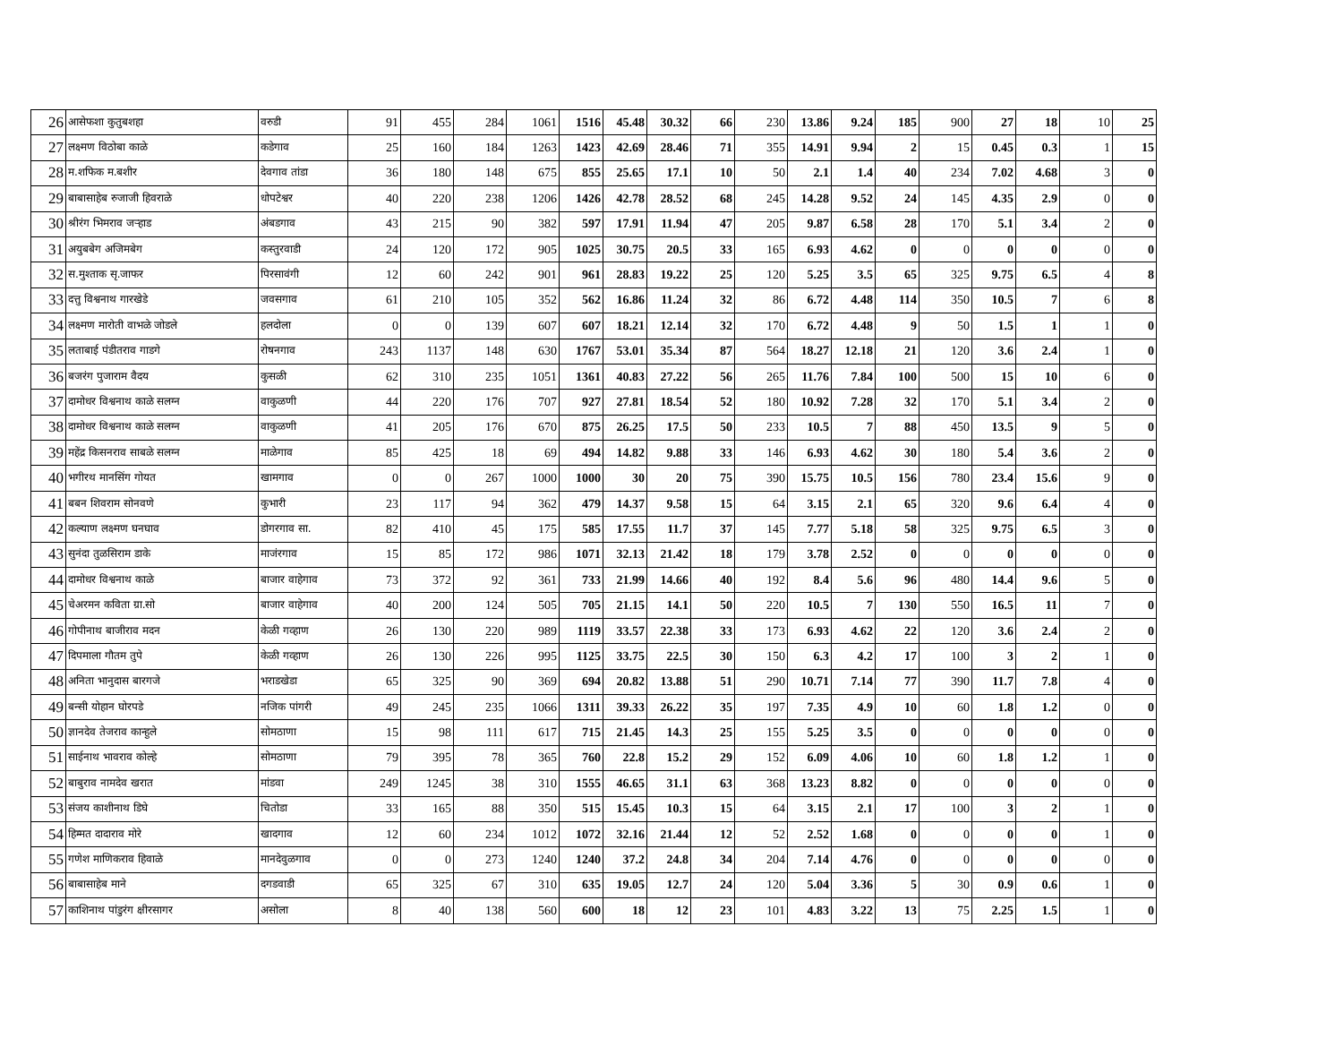| 26 | आसेफशा कुतुबशहा | वरुडी | 91 | 455 | 284 | 1061 | 1516 | 45.48 | 30.32 | 66 | 230 | 13.86 | 9.24 | 185 | 900 | 27 | 18 | 10 | 25 |
| 27 | लक्ष्मण विठोबा काळे | कडेगाव | 25 | 160 | 184 | 1263 | 1423 | 42.69 | 28.46 | 71 | 355 | 14.91 | 9.94 | 2 | 15 | 0.45 | 0.3 | 1 | 15 |
| 28 | म.शफिक म.बशीर | देवगाव तांडा | 36 | 180 | 148 | 675 | 855 | 25.65 | 17.1 | 10 | 50 | 2.1 | 1.4 | 40 | 234 | 7.02 | 4.68 | 3 | 0 |
| 29 | बाबासाहेब रुजाजी हिवराळे | धोपटेश्वर | 40 | 220 | 238 | 1206 | 1426 | 42.78 | 28.52 | 68 | 245 | 14.28 | 9.52 | 24 | 145 | 4.35 | 2.9 | 0 | 0 |
| 30 | श्रीरंग भिमराव जऱ्हाड | अंबडगाव | 43 | 215 | 90 | 382 | 597 | 17.91 | 11.94 | 47 | 205 | 9.87 | 6.58 | 28 | 170 | 5.1 | 3.4 | 2 | 0 |
| 31 | अयुबबेग अजिमबेग | कस्तुरवाडी | 24 | 120 | 172 | 905 | 1025 | 30.75 | 20.5 | 33 | 165 | 6.93 | 4.62 | 0 | 0 | 0 | 0 | 0 | 0 |
| 32 | स.मुश्ताक सृ.जाफर | पिरसावंगी | 12 | 60 | 242 | 901 | 961 | 28.83 | 19.22 | 25 | 120 | 5.25 | 3.5 | 65 | 325 | 9.75 | 6.5 | 4 | 8 |
| 33 | दत्तु विश्वनाथ गारखेडे | जवसगाव | 61 | 210 | 105 | 352 | 562 | 16.86 | 11.24 | 32 | 86 | 6.72 | 4.48 | 114 | 350 | 10.5 | 7 | 6 | 8 |
| 34 | लक्ष्मण मारोती वाभळे जोडले | हलदोला | 0 | 0 | 139 | 607 | 607 | 18.21 | 12.14 | 32 | 170 | 6.72 | 4.48 | 9 | 50 | 1.5 | 1 | 1 | 0 |
| 35 | लताबाई पंडीतराव गाडगे | रोषनगाव | 243 | 1137 | 148 | 630 | 1767 | 53.01 | 35.34 | 87 | 564 | 18.27 | 12.18 | 21 | 120 | 3.6 | 2.4 | 1 | 0 |
| 36 | बजरंग पुजाराम वैदय | कुसळी | 62 | 310 | 235 | 1051 | 1361 | 40.83 | 27.22 | 56 | 265 | 11.76 | 7.84 | 100 | 500 | 15 | 10 | 6 | 0 |
| 37 | दामोधर विश्वनाथ काळे सलग्न | वाकुळणी | 44 | 220 | 176 | 707 | 927 | 27.81 | 18.54 | 52 | 180 | 10.92 | 7.28 | 32 | 170 | 5.1 | 3.4 | 2 | 0 |
| 38 | दामोधर विश्वनाथ काळे सलग्न | वाकुळणी | 41 | 205 | 176 | 670 | 875 | 26.25 | 17.5 | 50 | 233 | 10.5 | 7 | 88 | 450 | 13.5 | 9 | 5 | 0 |
| 39 | महेंद्र किसनराव साबळे सलग्न | माळेगाव | 85 | 425 | 18 | 69 | 494 | 14.82 | 9.88 | 33 | 146 | 6.93 | 4.62 | 30 | 180 | 5.4 | 3.6 | 2 | 0 |
| 40 | भगीरथ मानसिंग गोयत | खामगाव | 0 | 0 | 267 | 1000 | 1000 | 30 | 20 | 75 | 390 | 15.75 | 10.5 | 156 | 780 | 23.4 | 15.6 | 9 | 0 |
| 41 | बबन शिवराम सोनवणे | कुभारी | 23 | 117 | 94 | 362 | 479 | 14.37 | 9.58 | 15 | 64 | 3.15 | 2.1 | 65 | 320 | 9.6 | 6.4 | 4 | 0 |
| 42 | कल्याण लक्ष्मण घनघाव | डोगरगाव सा. | 82 | 410 | 45 | 175 | 585 | 17.55 | 11.7 | 37 | 145 | 7.77 | 5.18 | 58 | 325 | 9.75 | 6.5 | 3 | 0 |
| 43 | सुनंदा तुळसिराम डाके | माजंरगाव | 15 | 85 | 172 | 986 | 1071 | 32.13 | 21.42 | 18 | 179 | 3.78 | 2.52 | 0 | 0 | 0 | 0 | 0 | 0 |
| 44 | दामोधर विश्वनाथ काळे | बाजार वाहेगाव | 73 | 372 | 92 | 361 | 733 | 21.99 | 14.66 | 40 | 192 | 8.4 | 5.6 | 96 | 480 | 14.4 | 9.6 | 5 | 0 |
| 45 | चेअरमन कविता ग्रा.सो | बाजार वाहेगाव | 40 | 200 | 124 | 505 | 705 | 21.15 | 14.1 | 50 | 220 | 10.5 | 7 | 130 | 550 | 16.5 | 11 | 7 | 0 |
| 46 | गोपीनाथ बाजीराव मदन | केळी गव्हाण | 26 | 130 | 220 | 989 | 1119 | 33.57 | 22.38 | 33 | 173 | 6.93 | 4.62 | 22 | 120 | 3.6 | 2.4 | 2 | 0 |
| 47 | दिपमाला गौतम तुपे | केळी गव्हाण | 26 | 130 | 226 | 995 | 1125 | 33.75 | 22.5 | 30 | 150 | 6.3 | 4.2 | 17 | 100 | 3 | 2 | 1 | 0 |
| 48 | अनिता भानुदास बारगजे | भराडखेडा | 65 | 325 | 90 | 369 | 694 | 20.82 | 13.88 | 51 | 290 | 10.71 | 7.14 | 77 | 390 | 11.7 | 7.8 | 4 | 0 |
| 49 | बन्सी योहान घोरपडे | नजिक पांगरी | 49 | 245 | 235 | 1066 | 1311 | 39.33 | 26.22 | 35 | 197 | 7.35 | 4.9 | 10 | 60 | 1.8 | 1.2 | 0 | 0 |
| 50 | ज्ञानदेव तेजराव कान्हुले | सोमठाणा | 15 | 98 | 111 | 617 | 715 | 21.45 | 14.3 | 25 | 155 | 5.25 | 3.5 | 0 | 0 | 0 | 0 | 0 | 0 |
| 51 | साईनाथ भावराव कोल्हे | सोमठाणा | 79 | 395 | 78 | 365 | 760 | 22.8 | 15.2 | 29 | 152 | 6.09 | 4.06 | 10 | 60 | 1.8 | 1.2 | 1 | 0 |
| 52 | बाबुराव नामदेव खरात | मांडवा | 249 | 1245 | 38 | 310 | 1555 | 46.65 | 31.1 | 63 | 368 | 13.23 | 8.82 | 0 | 0 | 0 | 0 | 0 | 0 |
| 53 | संजय काशीनाथ डिघे | चितोडा | 33 | 165 | 88 | 350 | 515 | 15.45 | 10.3 | 15 | 64 | 3.15 | 2.1 | 17 | 100 | 3 | 2 | 1 | 0 |
| 54 | हिम्मत दादाराव मोरे | खादगाव | 12 | 60 | 234 | 1012 | 1072 | 32.16 | 21.44 | 12 | 52 | 2.52 | 1.68 | 0 | 0 | 0 | 0 | 1 | 0 |
| 55 | गणेश माणिकराव हिवाळे | मानदेवुळगाव | 0 | 0 | 273 | 1240 | 1240 | 37.2 | 24.8 | 34 | 204 | 7.14 | 4.76 | 0 | 0 | 0 | 0 | 0 | 0 |
| 56 | बाबासाहेब माने | दगडवाडी | 65 | 325 | 67 | 310 | 635 | 19.05 | 12.7 | 24 | 120 | 5.04 | 3.36 | 5 | 30 | 0.9 | 0.6 | 1 | 0 |
| 57 | काशिनाथ पांडुरंग क्षीरसागर | असोला | 8 | 40 | 138 | 560 | 600 | 18 | 12 | 23 | 101 | 4.83 | 3.22 | 13 | 75 | 2.25 | 1.5 | 1 | 0 |